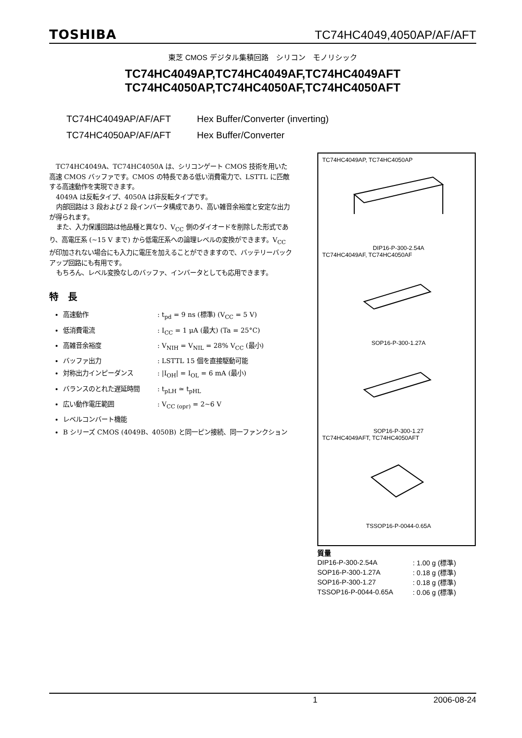TOSHIBA TC74HC4049,4050AP/AF/AFT
東芝 CMOS デジタル集積回路　シリコン　モノリシック
TC74HC4049AP,TC74HC4049AF,TC74HC4049AFT
TC74HC4050AP,TC74HC4050AF,TC74HC4050AFT
TC74HC4049AP/AF/AFT Hex Buffer/Converter (inverting)
TC74HC4050AP/AF/AFT Hex Buffer/Converter
TC74HC4049A、TC74HC4050A は、シリコンゲート CMOS 技術を用いた高速 CMOS バッファです。CMOS の特長である低い消費電力で、LSTTL に匹敵する高速動作を実現できます。
4049A は反転タイプ、4050A は非反転タイプです。
内部回路は 3 段および 2 段インバータ構成であり、高い雑音余裕度と安定な出力が得られます。
また、入力保護回路は他品種と異なり、V<sub>CC</sub> 側のダイオードを削除した形式であり、高電圧系 (~15 V まで) から低電圧系への論理レベルの変換ができます。V<sub>CC</sub> が印加されない場合にも入力に電圧を加えることができますので、バッテリーバックアップ回路にも有用です。
もちろん、レベル変換なしのバッファ、インバータとしても応用できます。
特　長
高速動作: t<sub>pd</sub> = 9 ns (標準) (V<sub>CC</sub> = 5 V)
低消費電流: I<sub>CC</sub> = 1 μA (最大) (Ta = 25°C)
高雑音余裕度: V<sub>NIH</sub> = V<sub>NIL</sub> = 28% V<sub>CC</sub> (最小)
バッファ出力: LSTTL 15 個を直接駆動可能
対称出力インピーダンス: |I<sub>OH</sub>| = I<sub>OL</sub> = 6 mA (最小)
バランスのとれた遅延時間: t<sub>pLH</sub> ≃ t<sub>pHL</sub>
広い動作電圧範囲: V<sub>CC (opr)</sub> = 2~6 V
レベルコンバート機能
B シリーズ CMOS (4049B、4050B) と同一ピン接続、同一ファンクション
TC74HC4049AP, TC74HC4050AP
DIP16-P-300-2.54A
TC74HC4049AF, TC74HC4050AF
SOP16-P-300-1.27A
SOP16-P-300-1.27
TC74HC4049AFT, TC74HC4050AFT
TSSOP16-P-0044-0.65A
質量
| DIP16-P-300-2.54A | : 1.00 g (標準) |
| SOP16-P-300-1.27A | : 0.18 g (標準) |
| SOP16-P-300-1.27 | : 0.18 g (標準) |
| TSSOP16-P-0044-0.65A | : 0.06 g (標準) |
1 2006-08-24